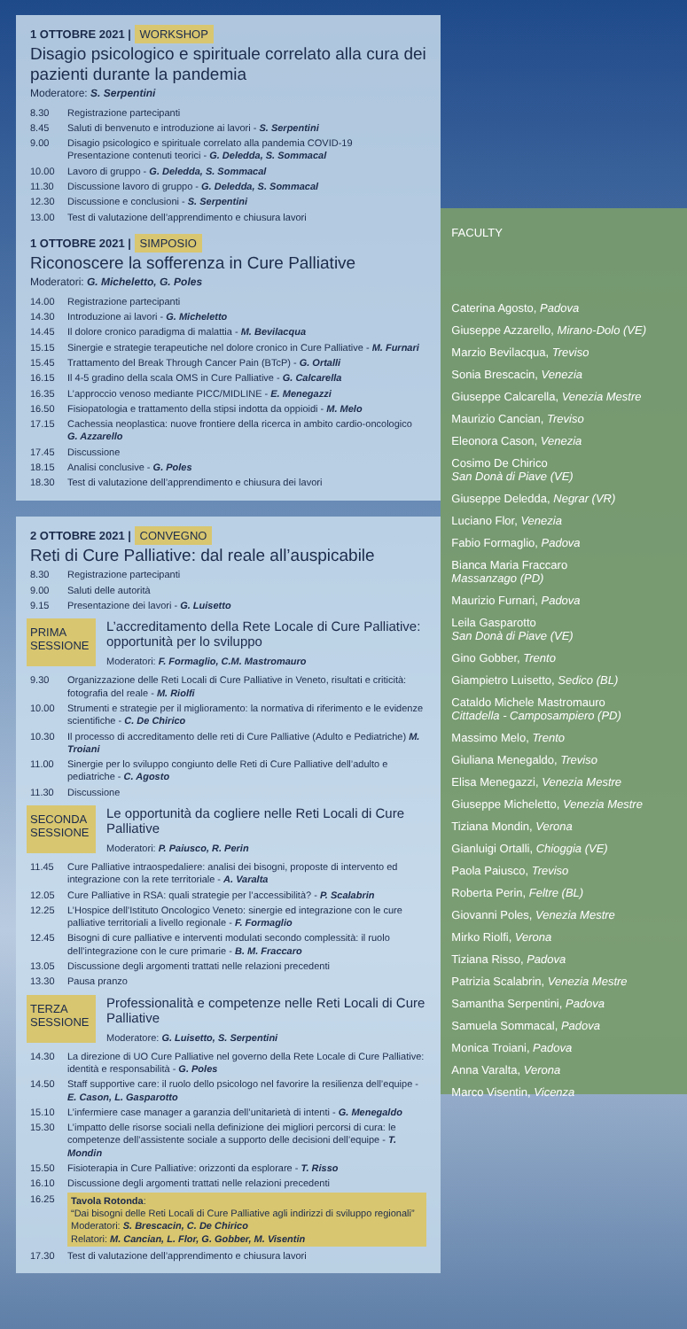1 OTTOBRE 2021 | WORKSHOP
Disagio psicologico e spirituale correlato alla cura dei pazienti durante la pandemia
Moderatore: S. Serpentini
8.30 Registrazione partecipanti
8.45 Saluti di benvenuto e introduzione ai lavori - S. Serpentini
9.00 Disagio psicologico e spirituale correlato alla pandemia COVID-19
Presentazione contenuti teorici - G. Deledda, S. Sommacal
10.00 Lavoro di gruppo - G. Deledda, S. Sommacal
11.30 Discussione lavoro di gruppo - G. Deledda, S. Sommacal
12.30 Discussione e conclusioni - S. Serpentini
13.00 Test di valutazione dell’apprendimento e chiusura lavori
1 OTTOBRE 2021 | SIMPOSIO
Riconoscere la sofferenza in Cure Palliative
Moderatori: G. Micheletto, G. Poles
14.00 Registrazione partecipanti
14.30 Introduzione ai lavori - G. Micheletto
14.45 Il dolore cronico paradigma di malattia - M. Bevilacqua
15.15 Sinergie e strategie terapeutiche nel dolore cronico in Cure Palliative - M. Furnari
15.45 Trattamento del Break Through Cancer Pain (BTcP) - G. Ortalli
16.15 Il 4-5 gradino della scala OMS in Cure Palliative - G. Calcarella
16.35 L’approccio venoso mediante PICC/MIDLINE - E. Menegazzi
16.50 Fisiopatologia e trattamento della stipsi indotta da oppioidi - M. Melo
17.15 Cachessia neoplastica: nuove frontiere della ricerca in ambito cardio-oncologico
G. Azzarello
17.45 Discussione
18.15 Analisi conclusive - G. Poles
18.30 Test di valutazione dell’apprendimento e chiusura dei lavori
2 OTTOBRE 2021 | CONVEGNO
Reti di Cure Palliative: dal reale all’auspicabile
8.30 Registrazione partecipanti
9.00 Saluti delle autorità
9.15 Presentazione dei lavori - G. Luisetto
PRIMA SESSIONE
L’accreditamento della Rete Locale di Cure Palliative: opportunità per lo sviluppo
Moderatori: F. Formaglio, C.M. Mastromauro
9.30 Organizzazione delle Reti Locali di Cure Palliative in Veneto, risultati e criticità: fotografia del reale - M. Riolfi
10.00 Strumenti e strategie per il miglioramento: la normativa di riferimento e le evidenze scientifiche - C. De Chirico
10.30 Il processo di accreditamento delle reti di Cure Palliative (Adulto e Pediatriche) M. Troiani
11.00 Sinergie per lo sviluppo congiunto delle Reti di Cure Palliative dell’adulto e pediatriche - C. Agosto
11.30 Discussione
SECONDA SESSIONE
Le opportunità da cogliere nelle Reti Locali di Cure Palliative
Moderatori: P. Paiusco, R. Perin
11.45 Cure Palliative intraospedaliere: analisi dei bisogni, proposte di intervento ed integrazione con la rete territoriale - A. Varalta
12.05 Cure Palliative in RSA: quali strategie per l’accessibilità? - P. Scalabrin
12.25 L’Hospice dell’Istituto Oncologico Veneto: sinergie ed integrazione con le cure palliative territoriali a livello regionale - F. Formaglio
12.45 Bisogni di cure palliative e interventi modulati secondo complessità: il ruolo dell’integrazione con le cure primarie - B. M. Fraccaro
13.05 Discussione degli argomenti trattati nelle relazioni precedenti
13.30 Pausa pranzo
TERZA SESSIONE
Professionalità e competenze nelle Reti Locali di Cure Palliative
Moderatore: G. Luisetto, S. Serpentini
14.30 La direzione di UO Cure Palliative nel governo della Rete Locale di Cure Palliative: identità e responsabilità - G. Poles
14.50 Staff supportive care: il ruolo dello psicologo nel favorire la resilienza dell’equipe - E. Cason, L. Gasparotto
15.10 L’infermiere case manager a garanzia dell’unitarietà di intenti - G. Menegaldo
15.30 L’impatto delle risorse sociali nella definizione dei migliori percorsi di cura: le competenze dell’assistente sociale a supporto delle decisioni dell’equipe - T. Mondin
15.50 Fisioterapia in Cure Palliative: orizzonti da esplorare - T. Risso
16.10 Discussione degli argomenti trattati nelle relazioni precedenti
16.25 Tavola Rotonda:
“Dai bisogni delle Reti Locali di Cure Palliative agli indirizzi di sviluppo regionali”
Moderatori: S. Brescacin, C. De Chirico
Relatori: M. Cancian, L. Flor, G. Gobber, M. Visentin
17.30 Test di valutazione dell’apprendimento e chiusura lavori
FACULTY
Caterina Agosto, Padova
Giuseppe Azzarello, Mirano-Dolo (VE)
Marzio Bevilacqua, Treviso
Sonia Brescacin, Venezia
Giuseppe Calcarella, Venezia Mestre
Maurizio Cancian, Treviso
Eleonora Cason, Venezia
Cosimo De Chirico
San Donà di Piave (VE)
Giuseppe Deledda, Negrar (VR)
Luciano Flor, Venezia
Fabio Formaglio, Padova
Bianca Maria Fraccaro
Massanzago (PD)
Maurizio Furnari, Padova
Leila Gasparotto
San Donà di Piave (VE)
Gino Gobber, Trento
Giampietro Luisetto, Sedico (BL)
Cataldo Michele Mastromauro
Cittadella - Camposampiero (PD)
Massimo Melo, Trento
Giuliana Menegaldo, Treviso
Elisa Menegazzi, Venezia Mestre
Giuseppe Micheletto, Venezia Mestre
Tiziana Mondin, Verona
Gianluigi Ortalli, Chioggia (VE)
Paola Paiusco, Treviso
Roberta Perin, Feltre (BL)
Giovanni Poles, Venezia Mestre
Mirko Riolfi, Verona
Tiziana Risso, Padova
Patrizia Scalabrin, Venezia Mestre
Samantha Serpentini, Padova
Samuela Sommacal, Padova
Monica Troiani, Padova
Anna Varalta, Verona
Marco Visentin, Vicenza